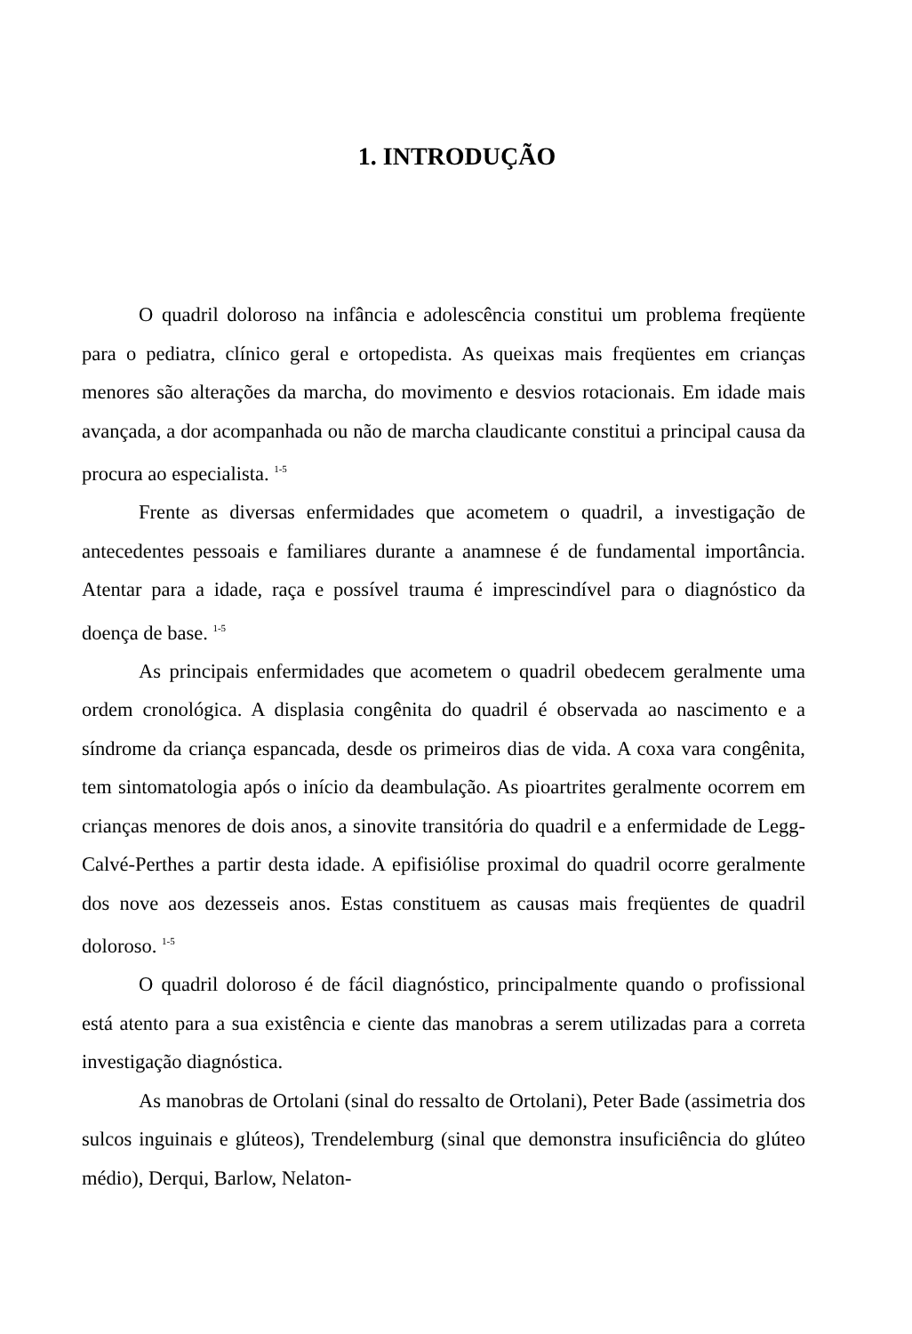1. INTRODUÇÃO
O quadril doloroso na infância e adolescência constitui um problema freqüente para o pediatra, clínico geral e ortopedista. As queixas mais freqüentes em crianças menores são alterações da marcha, do movimento e desvios rotacionais. Em idade mais avançada, a dor acompanhada ou não de marcha claudicante constitui a principal causa da procura ao especialista. <sup>1-5</sup>
Frente as diversas enfermidades que acometem o quadril, a investigação de antecedentes pessoais e familiares durante a anamnese é de fundamental importância. Atentar para a idade, raça e possível trauma é imprescindível para o diagnóstico da doença de base. <sup>1-5</sup>
As principais enfermidades que acometem o quadril obedecem geralmente uma ordem cronológica. A displasia congênita do quadril é observada ao nascimento e a síndrome da criança espancada, desde os primeiros dias de vida. A coxa vara congênita, tem sintomatologia após o início da deambulação. As pioartrites geralmente ocorrem em crianças menores de dois anos, a sinovite transitória do quadril e a enfermidade de Legg-Calvé-Perthes a partir desta idade. A epifisiólise proximal do quadril ocorre geralmente dos nove aos dezesseis anos. Estas constituem as causas mais freqüentes de quadril doloroso. <sup>1-5</sup>
O quadril doloroso é de fácil diagnóstico, principalmente quando o profissional está atento para a sua existência e ciente das manobras a serem utilizadas para a correta investigação diagnóstica.
As manobras de Ortolani (sinal do ressalto de Ortolani), Peter Bade (assimetria dos sulcos inguinais e glúteos), Trendelemburg (sinal que demonstra insuficiência do glúteo médio), Derqui, Barlow, Nelaton-